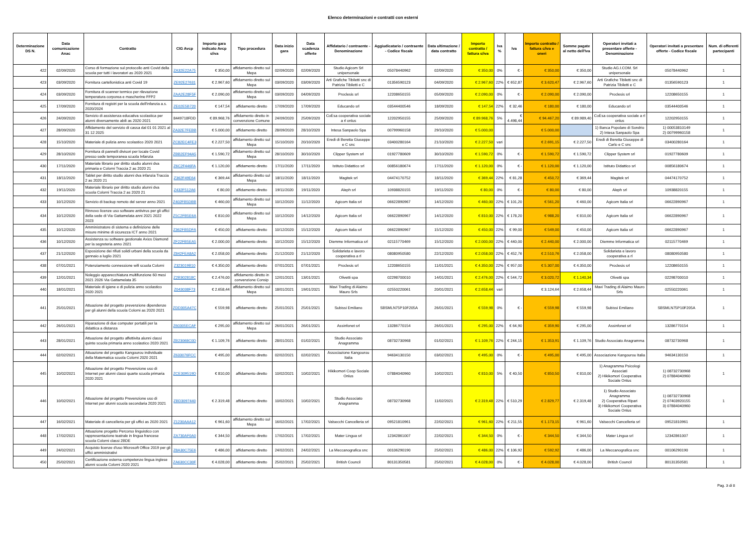Elenco determinazioni e contratti con esterni
| Determinazione DS N. | Data comunicazione Anac | Contratto | CIG Avcp | Importo gara indicato Avcp s/iva | Tipo procedura | Data inizio gara | Data scadenza offerte | Affidatario / contraente - Denominazione | Aggiudicatario / contraente - Codice fiscale | Data ultimazione / data contratto | Importo contratto / fattura s/iva | Iva % | Iva | Importo contratto / fattura c/iva e oneri | Somme pagate al netto dell'Iva | Operatori invitati a presentare offerte - Denominazione | Operatori invitati a presentare offerte - Codice fiscale | Num. di offerenti partecipanti |
| --- | --- | --- | --- | --- | --- | --- | --- | --- | --- | --- | --- | --- | --- | --- | --- | --- | --- | --- |
| 422 | 02/09/2020 | Corso di formazione sul protocollo anti Covid della scuola per tutti i lavoratori as 2020 2021 | ZA32E22A75 | € 350,00 | affidamento diretto sul Mepa | 02/09/2020 | 02/09/2020 | Studio Agicom Srl unipersonale | 05078440962 | 02/09/2020 | € 350,00 | 0% | € - | € 350,00 | € 350,00 | Studio AG.I.COM. Srl unipersonale | 05078440962 | 1 |
| 423 | 03/09/2020 | Fornitura cartellonistica anti Covid 19 | ZE92E27631 | € 2.967,60 | affidamento diretto sul Mepa | 03/09/2020 | 03/09/2020 | Arti Grafiche Tibiletti snc di Patrizia Tibiletti e C | 01356590123 | 04/09/2020 | € 2.967,60 | 22% | € 652,87 | € 3.620,47 | € 2.967,60 | Arti Grafiche Tibiletti snc di Patrizia Tibiletti e C | 01356590123 | 1 |
| 424 | 03/09/2020 | Fornitura di scanner termico per rilevazione temperatura corporea e mascherine FFP2 | ZAA2E28F5F | € 2.090,00 | affidamento diretto sul Mepa | 03/09/2020 | 04/09/2020 | Proclesis srl | 12208650155 | 05/09/2020 | € 2.090,00 | 0% | € - | € 2.090,00 | € 2.090,00 | Proclesis srl | 12208650155 | 1 |
| 425 | 17/09/2020 | Fornitura di registri per la scuola dell'infanzia a.s. 2020/2024 | ZE02E5B720 | € 147,54 | affidamento diretto | 17/09/2020 | 17/09/2020 | Educando srl | 03544400546 | 18/09/2020 | € 147,54 | 22% | € 32,46 | € 180,00 | € 180,00 | Educando srl | 03544400546 | 1 |
| 426 | 24/09/2020 | Servizio di assistenza educativa scolastica per alunni diversamente abili as 2020 2021 | 8449718FDD | € 89.968,76 | affidamento diretto in convenzione Comune | 24/09/2020 | 25/09/2020 | CoEsa cooperativa sociale a rl onlus | 12202950155 | 25/09/2020 | € 89.968,76 | 5% | € 4.498,44 | € 94.467,20 | € 89.989,40 | CoEsa cooperativa sociale a rl onlus | 12202950155 | 1 |
| 427 | 28/09/2020 | Affidamento del servizio di cassa dal 01 01 2021 al 31 12 2025 | ZA32E7FEBB | € 5.000,00 | affidamento diretto | 28/09/2020 | 28/10/2020 | Intesa Sanpaolo Spa | 00799960158 | 29/10/2020 | € 5.000,00 | | | € 5.000,00 | | 1) Banca Popolare di Sondrio 2) Intesa Sanpaolo Spa | 1) 00053810149 2) 00799960158 | 1 |
| 428 | 15/10/2020 | Materiale di pulizia anno scolastico 2020 2021 | ZC82EC4FE3 | € 2.227,50 | affidamento diretto sul Mepa | 15/10/2020 | 20/10/2020 | Eredi di Beretta Giuseppe e C snc | 03400280164 | 21/10/2020 | € 2.227,50 | vari | | € 2.691,15 | € 2.227,50 | Eredi di Beretta Giuseppe di Carlo e C snc | 03400280164 | 1 |
| 429 | 28/10/2020 | Fornitura di pannelli divisori per locale Covid presso sede temporanea scuola Infanzia | ZBB2EF94A5 | € 1.590,72 | affidamento diretto sul Mepa | 28/10/2020 | 30/10/2020 | Clipper System srl | 01927780609 | 30/10/2020 | € 1.590,72 | 0% | € - | € 1.590,72 | € 1.590,72 | Clipper System srl | 01927780609 | 1 |
| 430 | 17/11/2020 | Materiale librario per diritto studio alunni dva primaria e Colorni Traccia 2 as 2020 21 | Z6C2F446FA | € 1.120,00 | affidamento diretto | 17/11/2020 | 17/11/2020 | Istituto Didattico srl | 00856180674 | 17/11/2020 | € 1.120,00 | 0% | € - | € 1.120,00 | € 1.120,00 | Istituto Didattico srl | 00856180674 | 1 |
| 431 | 18/11/2020 | Tablet per diritto studio alunni dva infanzia Traccia 2 as 2020 21 | Z362F49E64 | € 369,44 | affidamento diretto sul Mepa | 18/11/2020 | 18/11/2020 | Magitek srl | 04474170752 | 18/11/2020 | € 369,44 | 22% | € 81,28 | € 450,72 | € 369,44 | Magitek srl | 04474170752 | 1 |
| 432 | 19/11/2020 | Materiale librario per diritto studio alunni dva scuola Colorni Traccia 2 as 2020 21 | Z432F512A6 | € 80,00 | affidamento diretto | 19/11/2020 | 19/11/2020 | Aleph srl | 10938820155 | 19/11/2020 | € 80,00 | 0% | € - | € 80,00 | € 80,00 | Aleph srl | 10938820155 | 1 |
| 433 | 10/12/2020 | Servizio di backup remoto del server anno 2021 | Z402FB5DBB | € 460,00 | affidamento diretto sul Mepa | 10/12/2020 | 11/12/2020 | Agicom Italia srl | 06622890967 | 14/12/2020 | € 460,00 | 22% | € 101,20 | € 561,20 | € 460,00 | Agicom Italia srl | 06622890967 | 1 |
| 434 | 10/12/2020 | Rinnovo licenze uso software antivirus per gli uffici della sede di Via Gattamelata anni 2021 2022 2023 | Z5C2FB5E6A | € 810,00 | affidamento diretto sul Mepa | 10/12/2020 | 14/12/2020 | Agicom Italia srl | 06622890967 | 14/12/2020 | € 810,00 | 22% | € 178,20 | € 988,20 | € 810,00 | Agicom Italia srl | 06622890967 | 1 |
| 435 | 10/12/2020 | Amministratore di sistema e definizione delle misure minime di sicurezza ICT anno 2021 | Z362FB5DFA | € 450,00 | affidamento diretto | 10/12/2020 | 15/12/2020 | Agicom Italia srl | 06622890967 | 15/12/2020 | € 450,00 | 22% | € 99,00 | € 549,00 | € 450,00 | Agicom Italia srl | 06622890967 | 1 |
| 436 | 10/12/2020 | Assistenza su software gestionale Axios Diamond per la segreteria anno 2021 | ZF22FB5EA5 | € 2.000,00 | affidamento diretto | 10/12/2020 | 15/12/2020 | Diemme Informatica srl | 02115770469 | 15/12/2020 | € 2.000,00 | 22% | € 440,00 | € 2.440,00 | € 2.000,00 | Diemme Informatica srl | 02115770469 | 1 |
| 437 | 21/12/2020 | Esposizione dei rifiuti solidi urbani della scuola da gennaio a luglio 2021 | Z842FEA8A2 | € 2.058,00 | affidamento diretto | 21/12/2020 | 21/12/2020 | Solidarieta e lavoro cooperativa a rl | 08080950580 | 22/12/2020 | € 2.058,00 | 22% | € 452,76 | € 2.510,76 | € 2.058,00 | Solidarieta e lavoro cooperativa a rl | 08080950580 | 1 |
| 438 | 07/01/2021 | Potenziamento connessione wifi scuola Colorni | Z323019B10 | € 4.350,00 | affidamento diretto | 07/01/2021 | 07/01/2021 | Proclesis srl | 12208650155 | 11/01/2021 | € 4.350,00 | 22% | € 957,00 | € 5.307,00 | € 4.350,00 | Proclesis srl | 12208650155 | 1 |
| 439 | 12/01/2021 | Noleggio apparecchiatura multifunzione 60 mesi 2021 2026 Via Gattamelata 35 | Z2B302818C | € 2.476,00 | affidamento diretto in convenzione Consip | 12/01/2021 | 13/01/2021 | Olivetti spa | 02298700010 | 14/01/2021 | € 2.476,00 | 22% | € 544,72 | € 3.020,72 | € 1.140,34 | Olivetti spa | 02298700010 | 1 |
| 440 | 18/01/2021 | Materiale di igiene e di pulizia anno scolastico 2020 2021 | Z043038F73 | € 2.658,44 | affidamento diretto sul Mepa | 18/01/2021 | 19/01/2021 | Mavi Trading di Alaimo Mauro Srls | 02550220061 | 20/01/2021 | € 2.658,44 | vari | | € 3.124,64 | € 2.658,44 | Mavi Trading di Alaimo Mauro Srls | 02550220061 | 1 |
| 441 | 25/01/2021 | Attuazione del progetto prevenzione dipendenze per gli alunni della scuola Colorni as 2020 2021 | ZDD305A47C | € 559,98 | affidamento diretto | 25/01/2021 | 25/01/2021 | Subissi Emiliano | SBSMLN75P10F205A | 26/01/2021 | € 559,98 | 0% | € - | € 559,98 | € 559,98 | Subissi Emiliano | SBSMLN75P10F205A | 1 |
| 442 | 26/01/2021 | Riparazione di due computer portatili per la didattica a distanza | Z60305ECAF | € 295,00 | affidamento diretto sul Mepa | 26/01/2021 | 26/01/2021 | Assinfonet srl | 13286770154 | 26/01/2021 | € 295,00 | 22% | € 64,90 | € 359,90 | € 295,00 | Assinfonet srl | 13286770154 | 1 |
| 443 | 28/01/2021 | Attuazione del progetto affettivita alunni classi quinte scuola primaria anno scolastico 2020 2021 | ZB23068C0D | € 1.109,76 | affidamento diretto | 28/01/2021 | 01/02/2021 | Studio Associato Anagramma | 08732730968 | 01/02/2021 | € 1.109,76 | 22% | € 244,15 | € 1.353,91 | € 1.109,76 | Studio Associato Anagramma | 08732730968 | 1 |
| 444 | 02/02/2021 | Attuazione del progetto Kangourou individuale della Matematica scuola Colorni 2020 2021 | Z633076FCC | € 495,00 | affidamento diretto | 02/02/2021 | 02/02/2021 | Associazione Kangourou Italia | 94634130150 | 03/02/2021 | € 495,00 | 0% | € - | € 495,00 | € 495,00 | Associazione Kangourou Italia | 94634130150 | 1 |
| 445 | 10/02/2021 | Attuazione del progetto Prevenzione uso di Internet per alunni classi quarte scuola primaria 2020 2021 | ZCE309519D | € 810,00 | affidamento diretto | 10/02/2021 | 10/02/2021 | Hikikomori Coop Sociale Onlus | 07884040960 | 10/02/2021 | € 810,00 | 5% | € 40,50 | € 850,50 | € 810,00 | 1) Anagramma Psicologi Associati 2) Hikikomori Cooperativa Sociale Onlus | 1) 08732730968 2) 07884040960 | 1 |
| 446 | 10/02/2021 | Attuazione del progetto Prevenzione uso di Internet per alunni scuola secondaria 2020 2021 | ZBD3097440 | € 2.319,48 | affidamento diretto | 10/02/2021 | 10/02/2021 | Studio Associato Anagramma | 08732730968 | 11/02/2021 | € 2.319,48 | 22% | € 510,29 | € 2.829,77 | € 2.319,48 | 1) Studio Associato Anagramma 2) Cooperativa Ripari 3) Hikikomori Cooperativa Sociale Onlus | 1) 08732730968 2) 07403920155 3) 07884040960 | 1 |
| 447 | 16/02/2021 | Materiale di cancelleria per gli uffici as 2020 2021 | Z1230AAA12 | € 961,60 | affidamento diretto sul Mepa | 16/02/2021 | 17/02/2021 | Valsecchi Cancelleria srl | 09521810961 | 22/02/2021 | € 961,60 | 22% | € 211,55 | € 1.173,15 | € 961,60 | Valsecchi Cancelleria srl | 09521810961 | 1 |
| 448 | 17/02/2021 | Attuazione progetto Percorso linguistico con rappresentazione teatrale in lingua francese scuola Colorni classi 2BDE | ZA730AF0A0 | € 344,50 | affidamento diretto | 17/02/2021 | 17/02/2021 | Mater Lingua srl | 12342861007 | 22/02/2021 | € 344,50 | 0% | € - | € 344,50 | € 344,50 | Mater Lingua srl | 12342861007 | 1 |
| 449 | 24/02/2021 | Acquisto licenze d'uso Microsoft Office 2019 per gli uffici amministrativi | Z8A30C75E6 | € 486,00 | affidamento diretto | 24/02/2021 | 24/02/2021 | La Meccanografica snc | 00106290190 | 25/02/2021 | € 486,00 | 22% | € 106,92 | € 592,92 | € 486,00 | La Meccanografica snc | 00106290190 | 1 |
| 450 | 25/02/2021 | Certificazione esterna competenze lingua inglese alunni scuola Colorni 2020 2021 | ZA630CC30F | € 4.028,00 | affidamento diretto | 25/02/2021 | 25/02/2021 | British Council | 80131350581 | 25/02/2021 | € 4.028,00 | 0% | € - | € 4.028,00 | € 4.028,00 | British Council | 80131350581 | 1 |
Pag. 3 di 8